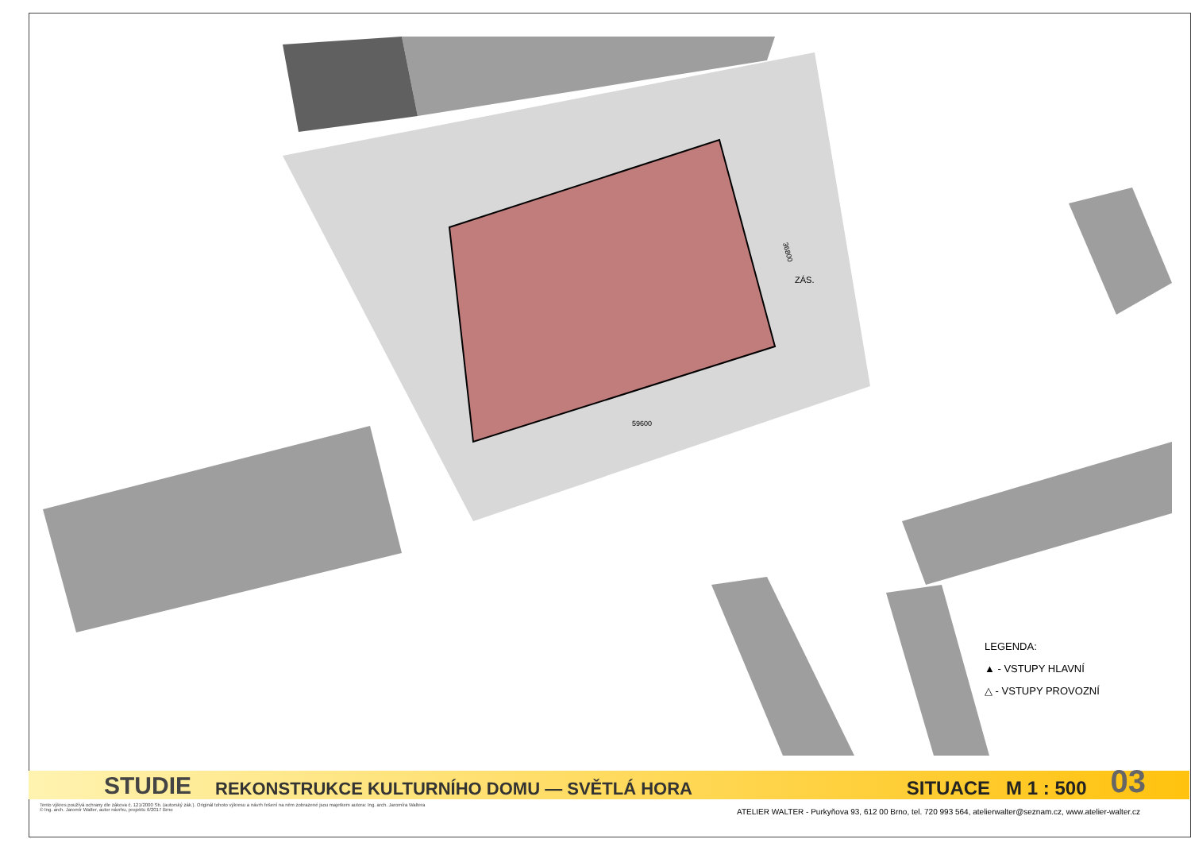59600
36800
ZÁS.
LEGENDA:
▲ - VSTUPY HLAVNÍ
△ - VSTUPY PROVOZNÍ
STUDIE REKONSTRUKCE KULTURNÍHO DOMU — SVĚTLÁ HORA SITUACE M 1 : 500 03
Tento výkres používá ochrany dle zákova č. 121/2000 Sb. (autorský zák.). Originál tohoto výkresu a návrh řešení na něm zobrazené jsou majetkem autora: Ing. arch. Jaromíra Waltera
© Ing. arch. Jaromír Walter, autor návrhu, projektu 6/2017 Brno
ATELIER WALTER - Purkyňova 93, 612 00 Brno, tel. 720 993 564, atelierwalter@seznam.cz, www.atelier-walter.cz